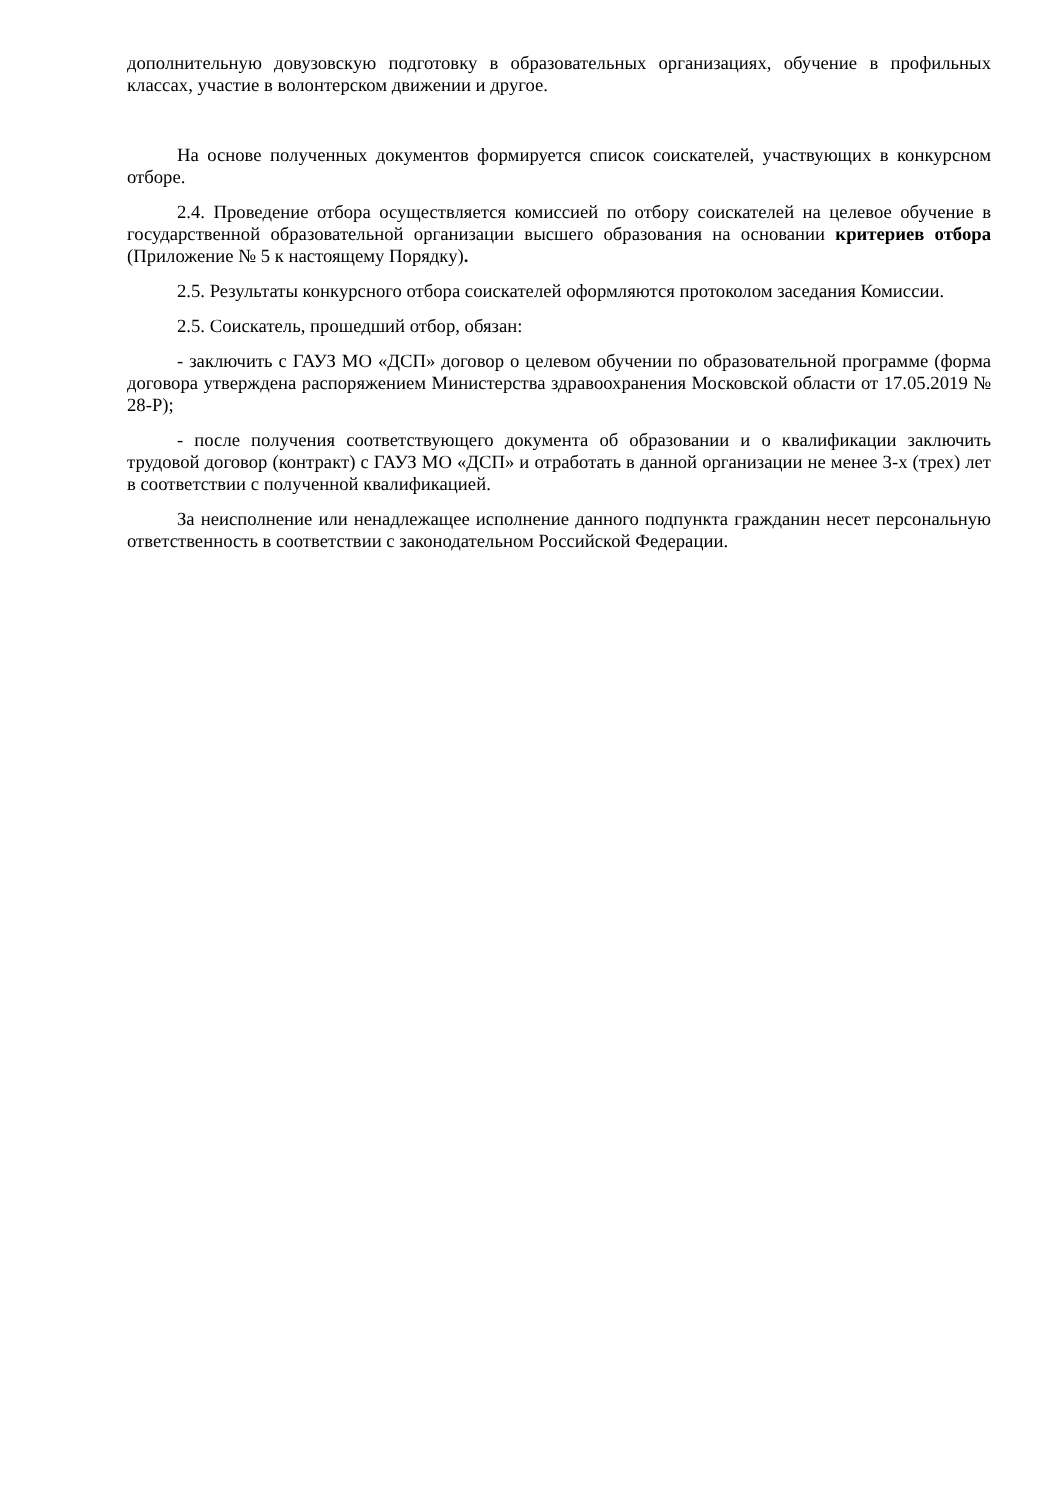дополнительную довузовскую подготовку в образовательных организациях, обучение в профильных классах, участие в волонтерском движении и другое.
На основе полученных документов формируется список соискателей, участвующих в конкурсном отборе.
2.4. Проведение отбора осуществляется комиссией по отбору соискателей на целевое обучение в государственной образовательной организации высшего образования на основании критериев отбора (Приложение № 5 к настоящему Порядку).
2.5. Результаты конкурсного отбора соискателей оформляются протоколом заседания Комиссии.
2.5. Соискатель, прошедший отбор, обязан:
- заключить с ГАУЗ МО «ДСП» договор о целевом обучении по образовательной программе (форма договора утверждена распоряжением Министерства здравоохранения Московской области от 17.05.2019 № 28-Р);
- после получения соответствующего документа об образовании и о квалификации заключить трудовой договор (контракт) с ГАУЗ МО «ДСП» и отработать в данной организации не менее 3-х (трех) лет в соответствии с полученной квалификацией.
За неисполнение или ненадлежащее исполнение данного подпункта гражданин несет персональную ответственность в соответствии с законодательном Российской Федерации.